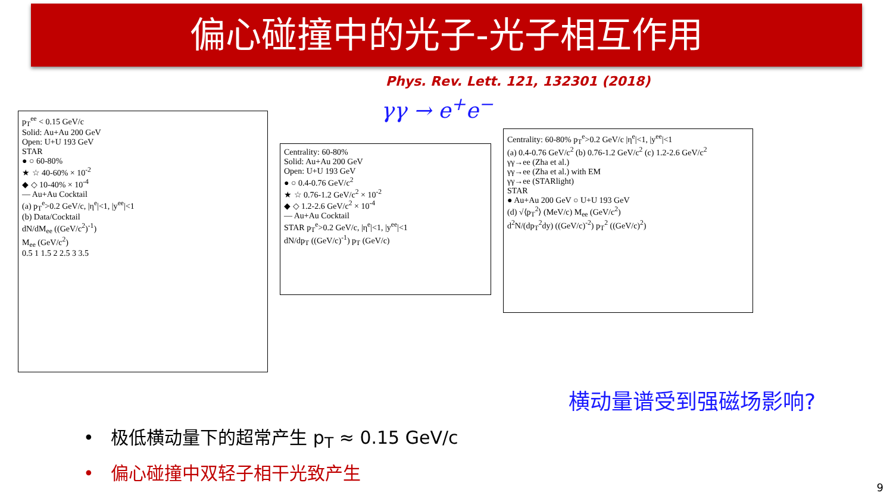偏心碰撞中的光子-光子相互作用
Phys. Rev. Lett. 121, 132301 (2018)
γγ → e<sup>+</sup>e<sup>−</sup>
p<sub>T</sub><sup>ee</sup> < 0.15 GeV/c
Solid: Au+Au 200 GeV
Open: U+U 193 GeV
STAR
● ○ 60-80%
★ ☆ 40-60% × 10<sup>-2</sup>
◆ ◇ 10-40% × 10<sup>-4</sup>
— Au+Au Cocktail
(a) p<sub>T</sub><sup>e</sup>>0.2 GeV/c, |η<sup>e</sup>|<1, |y<sup>ee</sup>|<1
(b) Data/Cocktail
dN/dM<sub>ee</sub> ((GeV/c<sup>2</sup>)<sup>-1</sup>)
M<sub>ee</sub> (GeV/c<sup>2</sup>)
0.5 1 1.5 2 2.5 3 3.5
Centrality: 60-80%
Solid: Au+Au 200 GeV
Open: U+U 193 GeV
● ○ 0.4-0.76 GeV/c<sup>2</sup>
★ ☆ 0.76-1.2 GeV/c<sup>2</sup> × 10<sup>-2</sup>
◆ ◇ 1.2-2.6 GeV/c<sup>2</sup> × 10<sup>-4</sup>
— Au+Au Cocktail
STAR p<sub>T</sub><sup>e</sup>>0.2 GeV/c, |η<sup>e</sup>|<1, |y<sup>ee</sup>|<1
dN/dp<sub>T</sub> ((GeV/c)<sup>-1</sup>) p<sub>T</sub> (GeV/c)
Centrality: 60-80% p<sub>T</sub><sup>e</sup>>0.2 GeV/c |η<sup>e</sup>|<1, |y<sup>ee</sup>|<1
(a) 0.4-0.76 GeV/c<sup>2</sup> (b) 0.76-1.2 GeV/c<sup>2</sup> (c) 1.2-2.6 GeV/c<sup>2</sup>
γγ→ee (Zha et al.)
γγ→ee (Zha et al.) with EM
γγ→ee (STARlight)
STAR
● Au+Au 200 GeV ○ U+U 193 GeV
(d) √⟨p<sub>T</sub><sup>2</sup>⟩ (MeV/c) M<sub>ee</sub> (GeV/c<sup>2</sup>)
d<sup>2</sup>N/(dp<sub>T</sub><sup>2</sup>dy) ((GeV/c)<sup>-2</sup>) p<sub>T</sub><sup>2</sup> ((GeV/c)<sup>2</sup>)
横动量谱受到强磁场影响?
• 极低横动量下的超常产生 p<sub>T</sub> ≈ 0.15 GeV/c
• 偏心碰撞中双轻子相干光致产生
9